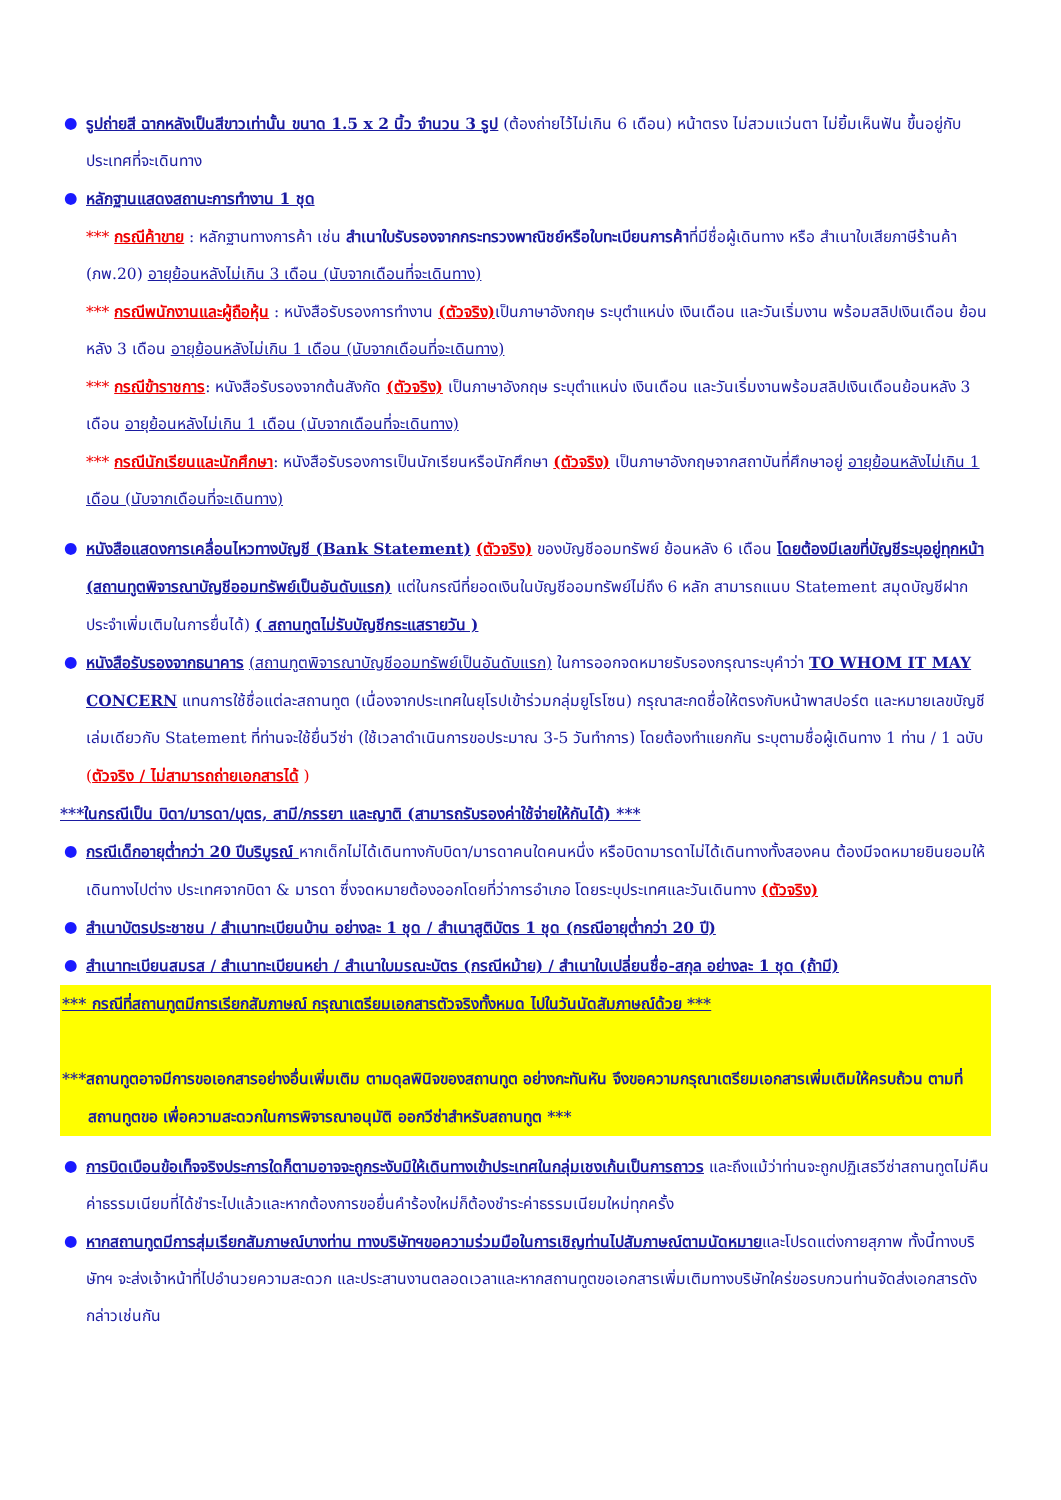● รูปถ่ายสี ฉากหลังเป็นสีขาวเท่านั้น ขนาด 1.5 x 2 นิ้ว จำนวน 3 รูป (ต้องถ่ายไว้ไม่เกิน 6 เดือน) หน้าตรง ไม่สวมแว่นตา ไม่ยิ้มเห็นฟัน ขึ้นอยู่กับประเทศที่จะเดินทาง
● หลักฐานแสดงสถานะการทำงาน 1 ชุด
*** กรณีค้าขาย : หลักฐานทางการค้า เช่น สำเนาใบรับรองจากกระทรวงพาณิชย์หรือใบทะเบียนการค้าที่มีชื่อผู้เดินทาง หรือ สำเนาใบเสียภาษีร้านค้า (ภพ.20) อายุย้อนหลังไม่เกิน 3 เดือน (นับจากเดือนที่จะเดินทาง)
*** กรณีพนักงานและผู้ถือหุ้น : หนังสือรับรองการทำงาน (ตัวจริง) เป็นภาษาอังกฤษ ระบุตำแหน่ง เงินเดือน และวันเริ่มงาน พร้อมสลิปเงินเดือน ย้อนหลัง 3 เดือน อายุย้อนหลังไม่เกิน 1 เดือน (นับจากเดือนที่จะเดินทาง)
*** กรณีข้าราชการ: หนังสือรับรองจากต้นสังกัด (ตัวจริง) เป็นภาษาอังกฤษ ระบุตำแหน่ง เงินเดือน และวันเริ่มงานพร้อมสลิปเงินเดือนย้อนหลัง 3 เดือน อายุย้อนหลังไม่เกิน 1 เดือน (นับจากเดือนที่จะเดินทาง)
*** กรณีนักเรียนและนักศึกษา: หนังสือรับรองการเป็นนักเรียนหรือนักศึกษา (ตัวจริง) เป็นภาษาอังกฤษจากสถาบันที่ศึกษาอยู่ อายุย้อนหลังไม่เกิน 1 เดือน (นับจากเดือนที่จะเดินทาง)
● หนังสือแสดงการเคลื่อนไหวทางบัญชี (Bank Statement) (ตัวจริง) ของบัญชีออมทรัพย์ ย้อนหลัง 6 เดือน โดยต้องมีเลขที่บัญชีระบุอยู่ทุกหน้า (สถานทูตพิจารณาบัญชีออมทรัพย์เป็นอันดับแรก) แต่ในกรณีที่ยอดเงินในบัญชีออมทรัพย์ไม่ถึง 6 หลัก สามารถแนบ Statement สมุดบัญชีฝากประจำเพิ่มเติมในการยื่นได้) ( สถานทูตไม่รับบัญชีกระแสรายวัน )
● หนังสือรับรองจากธนาคาร (สถานทูตพิจารณาบัญชีออมทรัพย์เป็นอันดับแรก) ในการออกจดหมายรับรองกรุณาระบุคำว่า TO WHOM IT MAY CONCERN แทนการใช้ชื่อแต่ละสถานทูต (เนื่องจากประเทศในยุโรปเข้าร่วมกลุ่มยูโรโซน) กรุณาสะกดชื่อให้ตรงกับหน้าพาสปอร์ต และหมายเลขบัญชีเล่มเดียวกับ Statement ที่ท่านจะใช้ยื่นวีซ่า (ใช้เวลาดำเนินการขอประมาณ 3-5 วันทำการ) โดยต้องทำแยกกัน ระบุตามชื่อผู้เดินทาง 1 ท่าน / 1 ฉบับ (ตัวจริง / ไม่สามารถถ่ายเอกสารได้ )
***ในกรณีเป็น บิดา/มารดา/บุตร, สามี/ภรรยา และญาติ (สามารถรับรองค่าใช้จ่ายให้กันได้) ***
● กรณีเด็กอายุต่ำกว่า 20 ปีบริบูรณ์ หากเด็กไม่ได้เดินทางกับบิดา/มารดาคนใดคนหนึ่ง หรือบิดามารดาไม่ได้เดินทางทั้งสองคน ต้องมีจดหมายยินยอมให้เดินทางไปต่าง ประเทศจากบิดา & มารดา ซึ่งจดหมายต้องออกโดยที่ว่าการอำเภอ โดยระบุประเทศและวันเดินทาง (ตัวจริง)
● สำเนาบัตรประชาชน / สำเนาทะเบียนบ้าน อย่างละ 1 ชุด / สำเนาสูติบัตร 1 ชุด (กรณีอายุต่ำกว่า 20 ปี)
● สำเนาทะเบียนสมรส / สำเนาทะเบียนหย่า / สำเนาใบมรณะบัตร (กรณีหม้าย) / สำเนาใบเปลี่ยนชื่อ-สกุล อย่างละ 1 ชุด (ถ้ามี)
*** กรณีที่สถานทูตมีการเรียกสัมภาษณ์ กรุณาเตรียมเอกสารตัวจริงทั้งหมด ไปในวันนัดสัมภาษณ์ด้วย ***
***สถานทูตอาจมีการขอเอกสารอย่างอื่นเพิ่มเติม ตามดุลพินิจของสถานทูต อย่างกะทันหัน จึงขอความกรุณาเตรียมเอกสารเพิ่มเติมให้ครบถ้วน ตามที่สถานทูตขอ เพื่อความสะดวกในการพิจารณาอนุมัติ ออกวีซ่าสำหรับสถานทูต ***
● การบิดเบือนข้อเท็จจริงประการใดก็ตามอาจจะถูกระงับมิให้เดินทางเข้าประเทศในกลุ่มเชงเก้นเป็นการถาวร และถึงแม้ว่าท่านจะถูกปฏิเสธวีซ่าสถานทูตไม่คืนค่าธรรมเนียมที่ได้ชำระไปแล้วและหากต้องการขอยื่นคำร้องใหม่ก็ต้องชำระค่าธรรมเนียมใหม่ทุกครั้ง
● หากสถานทูตมีการสุ่มเรียกสัมภาษณ์บางท่าน ทางบริษัทฯขอความร่วมมือในการเชิญท่านไปสัมภาษณ์ตามนัดหมายและโปรดแต่งกายสุภาพ ทั้งนี้ทางบริษัทฯ จะส่งเจ้าหน้าที่ไปอำนวยความสะดวก และประสานงานตลอดเวลาและหากสถานทูตขอเอกสารเพิ่มเติมทางบริษัทใคร่ขอรบกวนท่านจัดส่งเอกสารดังกล่าวเช่นกัน